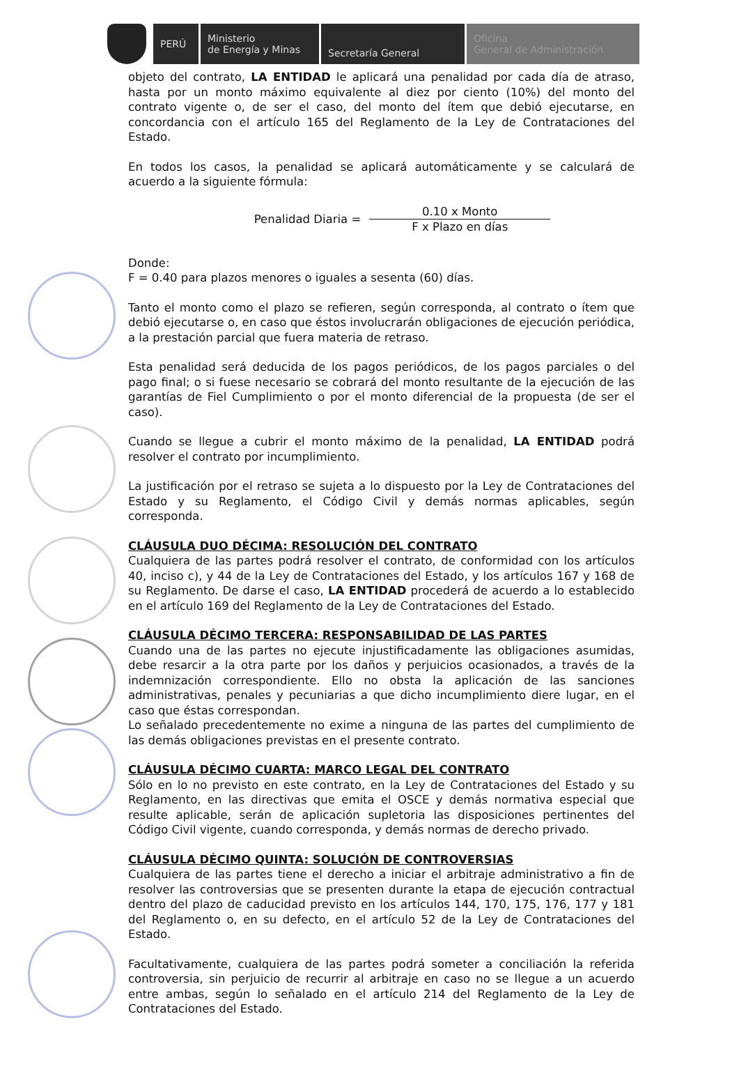PERÚ Ministerio
de Energía y Minas
Secretaría General Oficina
General de Administración
objeto del contrato, LA ENTIDAD le aplicará una penalidad por cada día de atraso, hasta por un monto máximo equivalente al diez por ciento (10%) del monto del contrato vigente o, de ser el caso, del monto del ítem que debió ejecutarse, en concordancia con el artículo 165 del Reglamento de la Ley de Contrataciones del Estado.
En todos los casos, la penalidad se aplicará automáticamente y se calculará de acuerdo a la siguiente fórmula:
Penalidad Diaria =
0.10 x Monto
F x Plazo en días
Donde:
F = 0.40 para plazos menores o iguales a sesenta (60) días.
Tanto el monto como el plazo se refieren, según corresponda, al contrato o ítem que debió ejecutarse o, en caso que éstos involucrarán obligaciones de ejecución periódica, a la prestación parcial que fuera materia de retraso.
Esta penalidad será deducida de los pagos periódicos, de los pagos parciales o del pago final; o si fuese necesario se cobrará del monto resultante de la ejecución de las garantías de Fiel Cumplimiento o por el monto diferencial de la propuesta (de ser el caso).
Cuando se llegue a cubrir el monto máximo de la penalidad, LA ENTIDAD podrá resolver el contrato por incumplimiento.
La justificación por el retraso se sujeta a lo dispuesto por la Ley de Contrataciones del Estado y su Reglamento, el Código Civil y demás normas aplicables, según corresponda.
CLÁUSULA DUO DÉCIMA: RESOLUCIÓN DEL CONTRATO
Cualquiera de las partes podrá resolver el contrato, de conformidad con los artículos 40, inciso c), y 44 de la Ley de Contrataciones del Estado, y los artículos 167 y 168 de su Reglamento. De darse el caso, LA ENTIDAD procederá de acuerdo a lo establecido en el artículo 169 del Reglamento de la Ley de Contrataciones del Estado.
CLÁUSULA DÉCIMO TERCERA: RESPONSABILIDAD DE LAS PARTES
Cuando una de las partes no ejecute injustificadamente las obligaciones asumidas, debe resarcir a la otra parte por los daños y perjuicios ocasionados, a través de la indemnización correspondiente. Ello no obsta la aplicación de las sanciones administrativas, penales y pecuniarias a que dicho incumplimiento diere lugar, en el caso que éstas correspondan.
Lo señalado precedentemente no exime a ninguna de las partes del cumplimiento de las demás obligaciones previstas en el presente contrato.
CLÁUSULA DÉCIMO CUARTA: MARCO LEGAL DEL CONTRATO
Sólo en lo no previsto en este contrato, en la Ley de Contrataciones del Estado y su Reglamento, en las directivas que emita el OSCE y demás normativa especial que resulte aplicable, serán de aplicación supletoria las disposiciones pertinentes del Código Civil vigente, cuando corresponda, y demás normas de derecho privado.
CLÁUSULA DÉCIMO QUINTA: SOLUCIÓN DE CONTROVERSIAS
Cualquiera de las partes tiene el derecho a iniciar el arbitraje administrativo a fin de resolver las controversias que se presenten durante la etapa de ejecución contractual dentro del plazo de caducidad previsto en los artículos 144, 170, 175, 176, 177 y 181 del Reglamento o, en su defecto, en el artículo 52 de la Ley de Contrataciones del Estado.
Facultativamente, cualquiera de las partes podrá someter a conciliación la referida controversia, sin perjuicio de recurrir al arbitraje en caso no se llegue a un acuerdo entre ambas, según lo señalado en el artículo 214 del Reglamento de la Ley de Contrataciones del Estado.